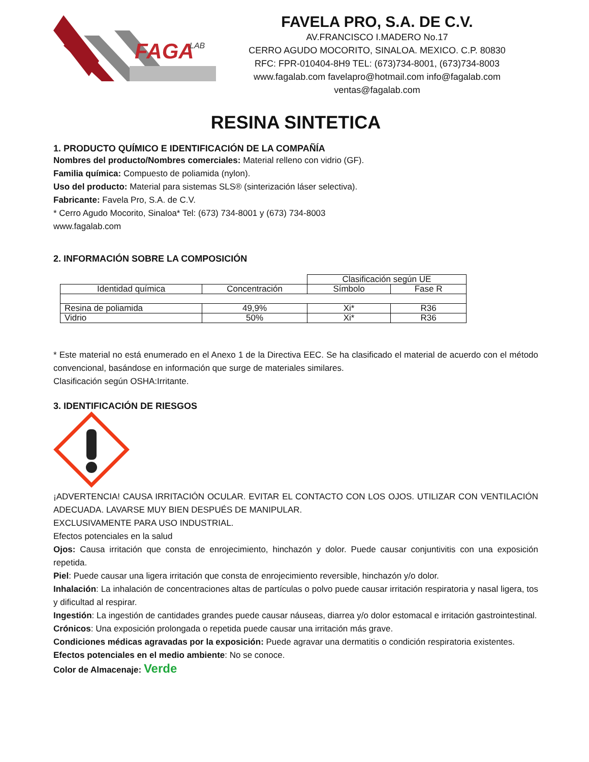FAGA
LAB
FAVELA PRO, S.A. DE C.V.
AV.FRANCISCO I.MADERO No.17
CERRO AGUDO MOCORITO, SINALOA. MEXICO. C.P. 80830
RFC: FPR-010404-8H9 TEL: (673)734-8001, (673)734-8003
www.fagalab.com favelapro@hotmail.com info@fagalab.com
ventas@fagalab.com
RESINA SINTETICA
1. PRODUCTO QUÍMICO E IDENTIFICACIÓN DE LA COMPAÑÍA
Nombres del producto/Nombres comerciales: Material relleno con vidrio (GF).
Familia química: Compuesto de poliamida (nylon).
Uso del producto: Material para sistemas SLS® (sinterización láser selectiva).
Fabricante: Favela Pro, S.A. de C.V.
* Cerro Agudo Mocorito, Sinaloa* Tel: (673) 734-8001 y (673) 734-8003
www.fagalab.com
2. INFORMACIÓN SOBRE LA COMPOSICIÓN
| | | Clasificación según UE | |
| Identidad química | Concentración | Símbolo | Fase R |
| Resina de poliamida | 49,9% | Xi* | R36 |
| Vidrio | 50% | Xi* | R36 |
* Este material no está enumerado en el Anexo 1 de la Directiva EEC. Se ha clasificado el material de acuerdo con el método convencional, basándose en información que surge de materiales similares.
Clasificación según OSHA:Irritante.
3. IDENTIFICACIÓN DE RIESGOS
¡ADVERTENCIA! CAUSA IRRITACIÓN OCULAR. EVITAR EL CONTACTO CON LOS OJOS. UTILIZAR CON VENTILACIÓN ADECUADA. LAVARSE MUY BIEN DESPUÉS DE MANIPULAR.
EXCLUSIVAMENTE PARA USO INDUSTRIAL.
Efectos potenciales en la salud
Ojos: Causa irritación que consta de enrojecimiento, hinchazón y dolor. Puede causar conjuntivitis con una exposición repetida.
Piel: Puede causar una ligera irritación que consta de enrojecimiento reversible, hinchazón y/o dolor.
Inhalación: La inhalación de concentraciones altas de partículas o polvo puede causar irritación respiratoria y nasal ligera, tos y dificultad al respirar.
Ingestión: La ingestión de cantidades grandes puede causar náuseas, diarrea y/o dolor estomacal e irritación gastrointestinal.
Crónicos: Una exposición prolongada o repetida puede causar una irritación más grave.
Condiciones médicas agravadas por la exposición: Puede agravar una dermatitis o condición respiratoria existentes.
Efectos potenciales en el medio ambiente: No se conoce.
Color de Almacenaje: Verde